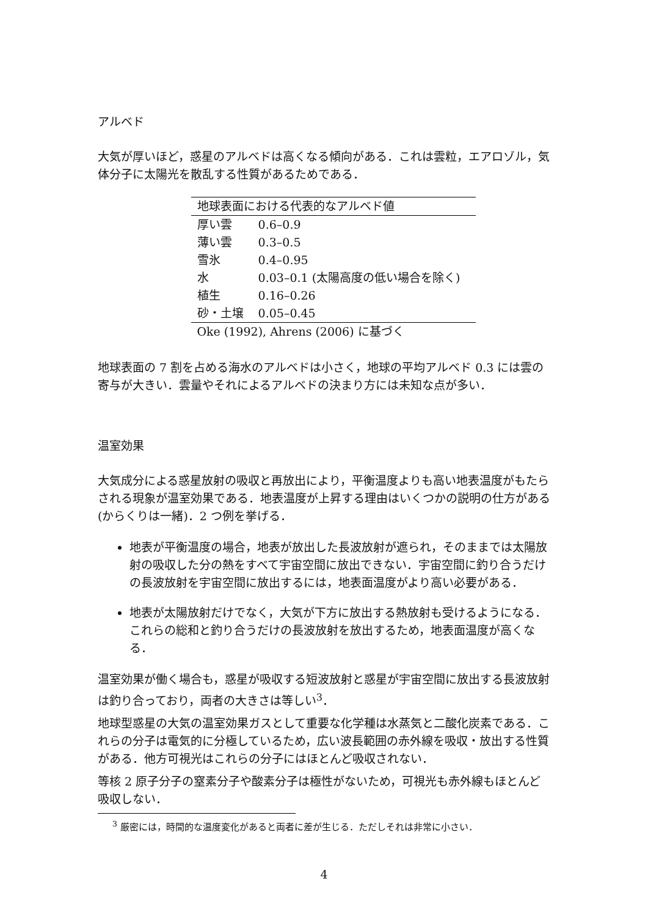アルベド
大気が厚いほど，惑星のアルベドは高くなる傾向がある．これは雲粒，エアロゾル，気体分子に太陽光を散乱する性質があるためである．
| 地球表面における代表的なアルベド値 | |
| --- | --- |
| 厚い雲 | 0.6–0.9 |
| 薄い雲 | 0.3–0.5 |
| 雪氷 | 0.4–0.95 |
| 水 | 0.03–0.1 (太陽高度の低い場合を除く) |
| 植生 | 0.16–0.26 |
| 砂・土壌 | 0.05–0.45 |
| Oke (1992), Ahrens (2006) に基づく | |
地球表面の 7 割を占める海水のアルベドは小さく，地球の平均アルベド 0.3 には雲の寄与が大きい．雲量やそれによるアルベドの決まり方には未知な点が多い．
温室効果
大気成分による惑星放射の吸収と再放出により，平衡温度よりも高い地表温度がもたらされる現象が温室効果である．地表温度が上昇する理由はいくつかの説明の仕方がある (からくりは一緒)．2 つ例を挙げる．
地表が平衡温度の場合，地表が放出した長波放射が遮られ，そのままでは太陽放射の吸収した分の熱をすべて宇宙空間に放出できない．宇宙空間に釣り合うだけの長波放射を宇宙空間に放出するには，地表面温度がより高い必要がある．
地表が太陽放射だけでなく，大気が下方に放出する熱放射も受けるようになる．これらの総和と釣り合うだけの長波放射を放出するため，地表面温度が高くなる．
温室効果が働く場合も，惑星が吸収する短波放射と惑星が宇宙空間に放出する長波放射は釣り合っており，両者の大きさは等しい<sup>3</sup>．
地球型惑星の大気の温室効果ガスとして重要な化学種は水蒸気と二酸化炭素である．これらの分子は電気的に分極しているため，広い波長範囲の赤外線を吸収・放出する性質がある．他方可視光はこれらの分子にはほとんど吸収されない．
等核 2 原子分子の窒素分子や酸素分子は極性がないため，可視光も赤外線もほとんど吸収しない．
<sup>3</sup> 厳密には，時間的な温度変化があると両者に差が生じる．ただしそれは非常に小さい．
4